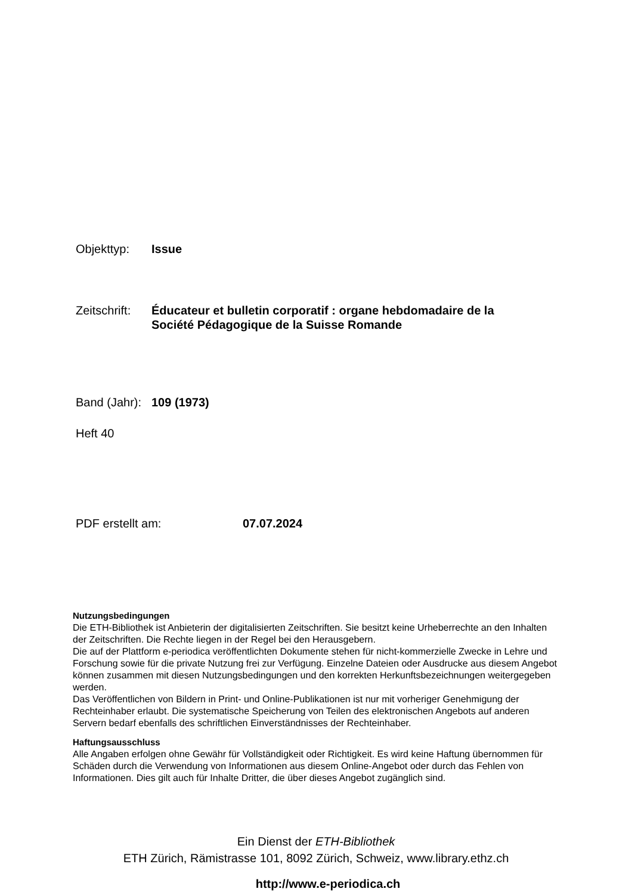Objekttyp: Issue
Zeitschrift: Éducateur et bulletin corporatif : organe hebdomadaire de la
Société Pédagogique de la Suisse Romande
Band (Jahr): 109 (1973)
Heft 40
PDF erstellt am: 07.07.2024
Nutzungsbedingungen
Die ETH-Bibliothek ist Anbieterin der digitalisierten Zeitschriften. Sie besitzt keine Urheberrechte an den Inhalten der Zeitschriften. Die Rechte liegen in der Regel bei den Herausgebern.
Die auf der Plattform e-periodica veröffentlichten Dokumente stehen für nicht-kommerzielle Zwecke in Lehre und Forschung sowie für die private Nutzung frei zur Verfügung. Einzelne Dateien oder Ausdrucke aus diesem Angebot können zusammen mit diesen Nutzungsbedingungen und den korrekten Herkunftsbezeichnungen weitergegeben werden.
Das Veröffentlichen von Bildern in Print- und Online-Publikationen ist nur mit vorheriger Genehmigung der Rechteinhaber erlaubt. Die systematische Speicherung von Teilen des elektronischen Angebots auf anderen Servern bedarf ebenfalls des schriftlichen Einverständnisses der Rechteinhaber.
Haftungsausschluss
Alle Angaben erfolgen ohne Gewähr für Vollständigkeit oder Richtigkeit. Es wird keine Haftung übernommen für Schäden durch die Verwendung von Informationen aus diesem Online-Angebot oder durch das Fehlen von Informationen. Dies gilt auch für Inhalte Dritter, die über dieses Angebot zugänglich sind.
Ein Dienst der ETH-Bibliothek
ETH Zürich, Rämistrasse 101, 8092 Zürich, Schweiz, www.library.ethz.ch
http://www.e-periodica.ch